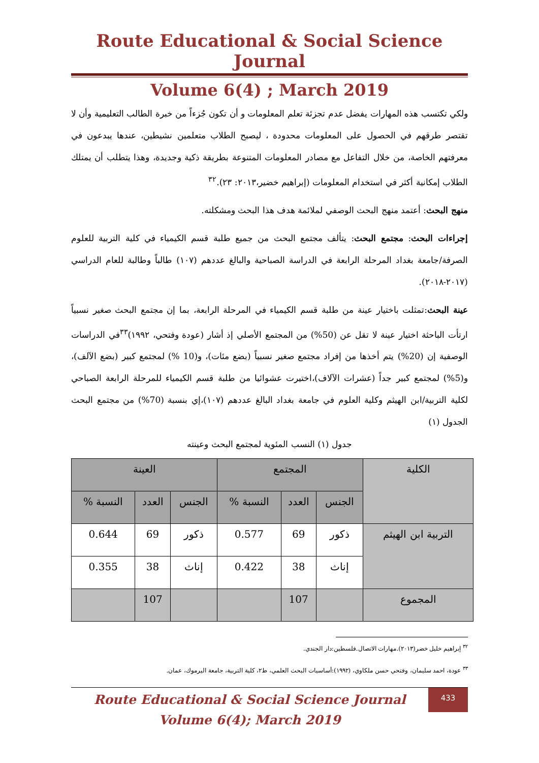Route Educational & Social Science Journal
Volume 6(4) ; March 2019
ولكي تكتسب هذه المهارات يفضل عدم تجزئة تعلم المعلومات و أن تكون جُزءاً من خبرة الطالب التعليمية وأن لا تقتصر طرقهم في الحصول على المعلومات محدودة ، ليصبح الطلاب متعلمين نشيطين، عندها يبدعون في معرفتهم الخاصة، من خلال التفاعل مع مصادر المعلومات المتنوعة بطريقة ذكية وجديدة، وهذا يتطلب أن يمتلك الطلاب إمكانية أكثر في استخدام المعلومات (إبراهيم خضير،٢٠١٣: ٢٣).<sup>٣٢</sup>
منهج البحث: أعتمد منهج البحث الوصفي لملائمة هدف هذا البحث ومشكلته.
إجراءات البحث: مجتمع البحث: يتألف مجتمع البحث من جميع طلبة قسم الكيمياء في كلية التربية للعلوم الصرفة/جامعة بغداد المرحلة الرابعة في الدراسة الصباحية والبالغ عددهم (١٠٧) طالباً وطالبة للعام الدراسي (٢٠١٧-٢٠١٨).
عينة البحث:تمثلت باختيار عينة من طلبة قسم الكيمياء في المرحلة الرابعة، بما إن مجتمع البحث صغير نسبياً ارتأت الباحثة اختيار عينة لا تقل عن (50%) من المجتمع الأصلي إذ أشار (عودة وفتحي، ١٩٩٢)<sup>٣٣</sup>في الدراسات الوصفية إن (20%) يتم أخذها من إفراد مجتمع صغير نسبياً (بضع مئات)، و(10 %) لمجتمع كبير (بضع الآلف)، و(5%) لمجتمع كبير جداً (عشرات الآلاف)،اختيرت عشوائيا من طلبة قسم الكيمياء للمرحلة الرابعة الصباحي لكلية التربية/ابن الهيثم وكلية العلوم في جامعة بغداد البالغ عددهم (١٠٧)،إي بنسبة (70%) من مجتمع البحث الجدول (١)
جدول (١) النسب المئوية لمجتمع البحث وعينته
| الكلية | المجتمع | | | العينة | | |
| --- | --- | --- | --- | --- | --- | --- |
| | الجنس | العدد | النسبة % | الجنس | العدد | النسبة % |
| التربية ابن الهيثم | ذكور | 69 | 0.577 | ذكور | 69 | 0.644 |
| | إناث | 38 | 0.422 | إناث | 38 | 0.355 |
| المجموع | | 107 | | | 107 | |
<sup>٣٢</sup> إبراهيم خليل خضر(٢٠١٣).مهارات الاتصال.فلسطين:دار الجندي.
<sup>٣٣</sup> عودة، احمد سليمان، وفتحي حسن ملكاوي، (١٩٩٢):أساسيات البحث العلمي، ط٢، كلية التربية، جامعة اليرموك، عمان.
Route Educational & Social Science Journal
Volume 6(4); March 2019
433